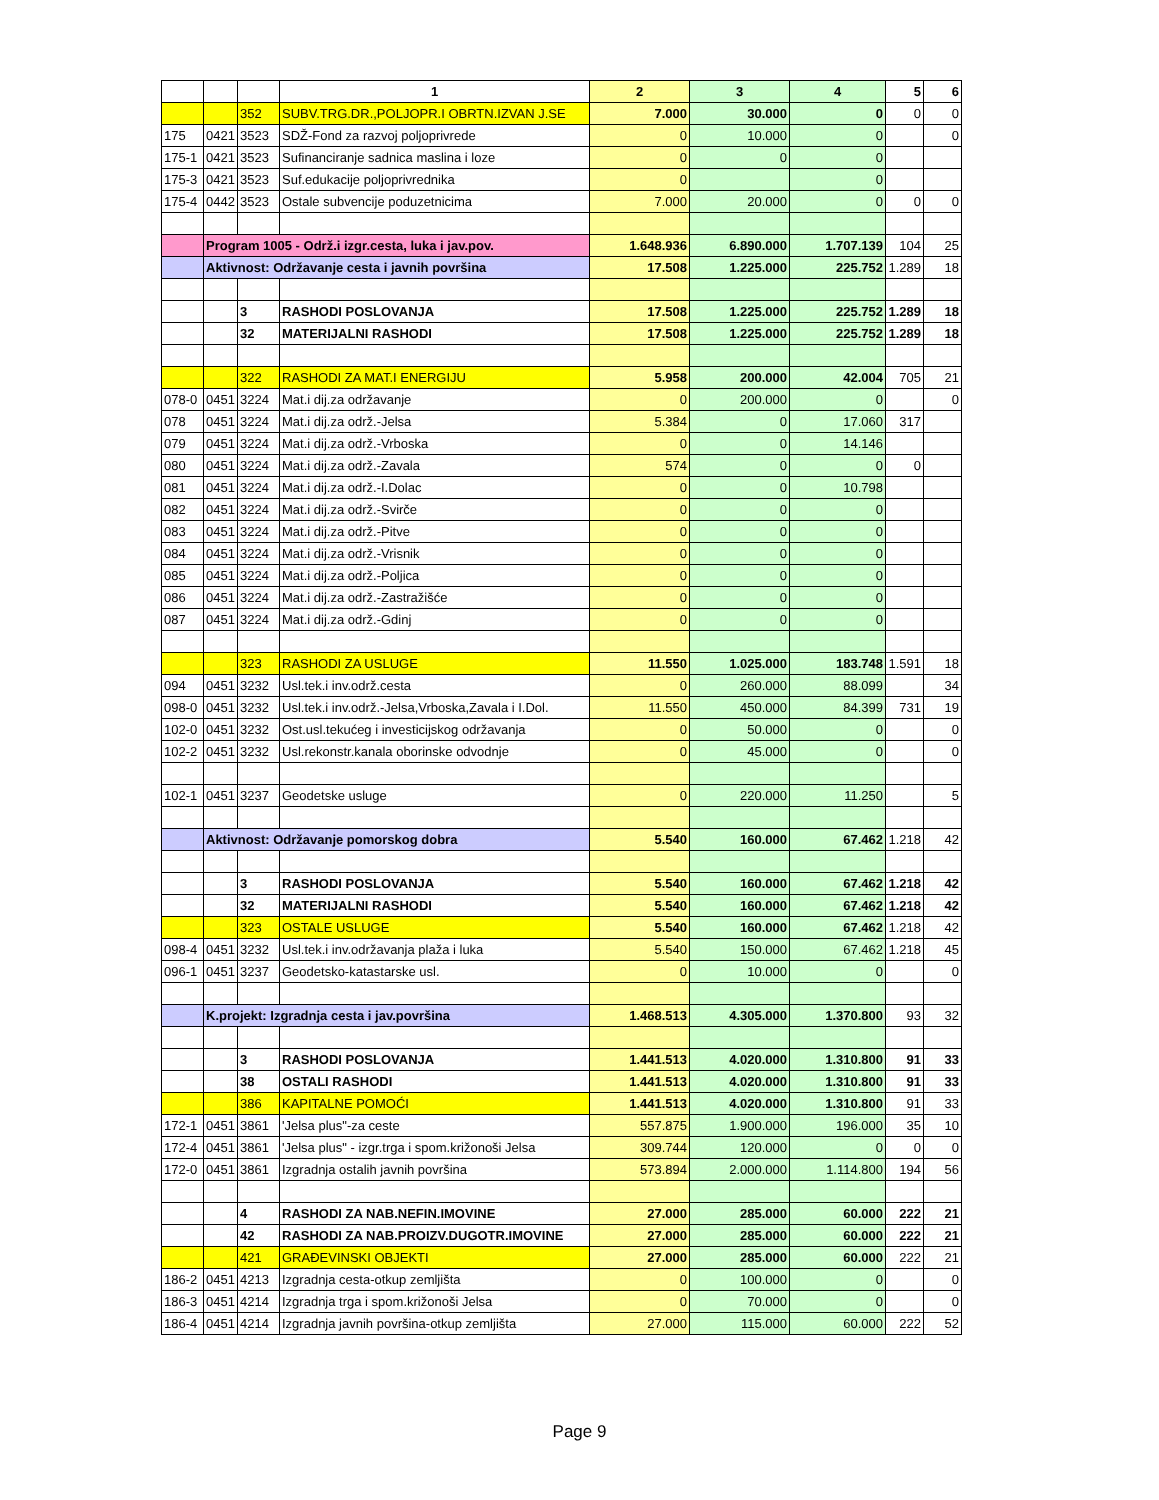| | | | 1 | 2 | 3 | 4 | 5 | 6 |
| | | 352 | SUBV.TRG.DR.,POLJOPR.I OBRTN.IZVAN J.SE | 7.000 | 30.000 | 0 | 0 | 0 |
| 175 | 0421 | 3523 | SDŽ-Fond za razvoj poljoprivrede | 0 | 10.000 | 0 | | 0 |
| 175-1 | 0421 | 3523 | Sufinanciranje sadnica maslina i loze | 0 | 0 | 0 | | |
| 175-3 | 0421 | 3523 | Suf.edukacije poljoprivrednika | 0 | | 0 | | |
| 175-4 | 0442 | 3523 | Ostale subvencije poduzetnicima | 7.000 | 20.000 | 0 | 0 | 0 |
| | Program 1005 - Održ.i izgr.cesta, luka i jav.pov. | | | 1.648.936 | 6.890.000 | 1.707.139 | 104 | 25 |
| | Aktivnost: Održavanje cesta i javnih površina | | | 17.508 | 1.225.000 | 225.752 | 1.289 | 18 |
| | | 3 | RASHODI POSLOVANJA | 17.508 | 1.225.000 | 225.752 | 1.289 | 18 |
| | | 32 | MATERIJALNI RASHODI | 17.508 | 1.225.000 | 225.752 | 1.289 | 18 |
| | | 322 | RASHODI ZA MAT.I ENERGIJU | 5.958 | 200.000 | 42.004 | 705 | 21 |
| 078-0 | 0451 | 3224 | Mat.i dij.za održavanje | 0 | 200.000 | 0 | | 0 |
| 078 | 0451 | 3224 | Mat.i dij.za održ.-Jelsa | 5.384 | 0 | 17.060 | 317 | |
| 079 | 0451 | 3224 | Mat.i dij.za održ.-Vrboska | 0 | 0 | 14.146 | | |
| 080 | 0451 | 3224 | Mat.i dij.za održ.-Zavala | 574 | 0 | 0 | 0 | |
| 081 | 0451 | 3224 | Mat.i dij.za održ.-I.Dolac | 0 | 0 | 10.798 | | |
| 082 | 0451 | 3224 | Mat.i dij.za održ.-Svirče | 0 | 0 | 0 | | |
| 083 | 0451 | 3224 | Mat.i dij.za održ.-Pitve | 0 | 0 | 0 | | |
| 084 | 0451 | 3224 | Mat.i dij.za održ.-Vrisnik | 0 | 0 | 0 | | |
| 085 | 0451 | 3224 | Mat.i dij.za održ.-Poljica | 0 | 0 | 0 | | |
| 086 | 0451 | 3224 | Mat.i dij.za održ.-Zastražišće | 0 | 0 | 0 | | |
| 087 | 0451 | 3224 | Mat.i dij.za održ.-Gdinj | 0 | 0 | 0 | | |
| | | 323 | RASHODI ZA USLUGE | 11.550 | 1.025.000 | 183.748 | 1.591 | 18 |
| 094 | 0451 | 3232 | Usl.tek.i inv.održ.cesta | 0 | 260.000 | 88.099 | | 34 |
| 098-0 | 0451 | 3232 | Usl.tek.i inv.održ.-Jelsa,Vrboska,Zavala i I.Dol. | 11.550 | 450.000 | 84.399 | 731 | 19 |
| 102-0 | 0451 | 3232 | Ost.usl.tekućeg i investicijskog održavanja | 0 | 50.000 | 0 | | 0 |
| 102-2 | 0451 | 3232 | Usl.rekonstr.kanala oborinske odvodnje | 0 | 45.000 | 0 | | 0 |
| 102-1 | 0451 | 3237 | Geodetske usluge | 0 | 220.000 | 11.250 | | 5 |
| | Aktivnost: Održavanje pomorskog dobra | | | 5.540 | 160.000 | 67.462 | 1.218 | 42 |
| | | 3 | RASHODI POSLOVANJA | 5.540 | 160.000 | 67.462 | 1.218 | 42 |
| | | 32 | MATERIJALNI RASHODI | 5.540 | 160.000 | 67.462 | 1.218 | 42 |
| | | 323 | OSTALE USLUGE | 5.540 | 160.000 | 67.462 | 1.218 | 42 |
| 098-4 | 0451 | 3232 | Usl.tek.i inv.održavanja plaža i luka | 5.540 | 150.000 | 67.462 | 1.218 | 45 |
| 096-1 | 0451 | 3237 | Geodetsko-katastarske usl. | 0 | 10.000 | 0 | | 0 |
| | K.projekt: Izgradnja cesta i jav.površina | | | 1.468.513 | 4.305.000 | 1.370.800 | 93 | 32 |
| | | 3 | RASHODI POSLOVANJA | 1.441.513 | 4.020.000 | 1.310.800 | 91 | 33 |
| | | 38 | OSTALI RASHODI | 1.441.513 | 4.020.000 | 1.310.800 | 91 | 33 |
| | | 386 | KAPITALNE POMOĆI | 1.441.513 | 4.020.000 | 1.310.800 | 91 | 33 |
| 172-1 | 0451 | 3861 | 'Jelsa plus"-za ceste | 557.875 | 1.900.000 | 196.000 | 35 | 10 |
| 172-4 | 0451 | 3861 | 'Jelsa plus" - izgr.trga i spom.križonoši Jelsa | 309.744 | 120.000 | 0 | 0 | 0 |
| 172-0 | 0451 | 3861 | Izgradnja ostalih javnih površina | 573.894 | 2.000.000 | 1.114.800 | 194 | 56 |
| | | 4 | RASHODI ZA NAB.NEFIN.IMOVINE | 27.000 | 285.000 | 60.000 | 222 | 21 |
| | | 42 | RASHODI ZA NAB.PROIZV.DUGOTR.IMOVINE | 27.000 | 285.000 | 60.000 | 222 | 21 |
| | | 421 | GRAĐEVINSKI OBJEKTI | 27.000 | 285.000 | 60.000 | 222 | 21 |
| 186-2 | 0451 | 4213 | Izgradnja cesta-otkup zemljišta | 0 | 100.000 | 0 | | 0 |
| 186-3 | 0451 | 4214 | Izgradnja trga i spom.križonoši Jelsa | 0 | 70.000 | 0 | | 0 |
| 186-4 | 0451 | 4214 | Izgradnja javnih površina-otkup zemljišta | 27.000 | 115.000 | 60.000 | 222 | 52 |
Page 9